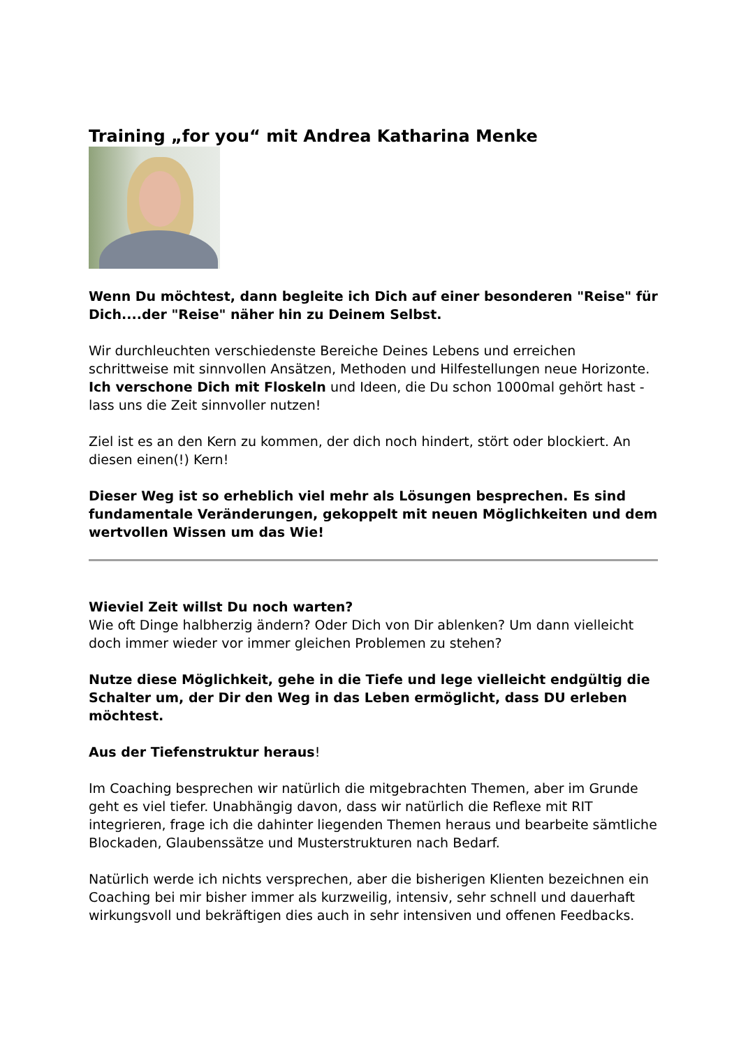Training „for you“ mit Andrea Katharina Menke
Wenn Du möchtest, dann begleite ich Dich auf einer besonderen "Reise" für Dich....der "Reise" näher hin zu Deinem Selbst.
Wir durchleuchten verschiedenste Bereiche Deines Lebens und erreichen schrittweise mit sinnvollen Ansätzen, Methoden und Hilfestellungen neue Horizonte.
Ich verschone Dich mit Floskeln und Ideen, die Du schon 1000mal gehört hast - lass uns die Zeit sinnvoller nutzen!
Ziel ist es an den Kern zu kommen, der dich noch hindert, stört oder blockiert. An diesen einen(!) Kern!
Dieser Weg ist so erheblich viel mehr als Lösungen besprechen. Es sind fundamentale Veränderungen, gekoppelt mit neuen Möglichkeiten und dem wertvollen Wissen um das Wie!
Wieviel Zeit willst Du noch warten?
Wie oft Dinge halbherzig ändern? Oder Dich von Dir ablenken? Um dann vielleicht doch immer wieder vor immer gleichen Problemen zu stehen?
Nutze diese Möglichkeit, gehe in die Tiefe und lege vielleicht endgültig die Schalter um, der Dir den Weg in das Leben ermöglicht, dass DU erleben möchtest.
Aus der Tiefenstruktur heraus!
Im Coaching besprechen wir natürlich die mitgebrachten Themen, aber im Grunde geht es viel tiefer. Unabhängig davon, dass wir natürlich die Reflexe mit RIT integrieren, frage ich die dahinter liegenden Themen heraus und bearbeite sämtliche Blockaden, Glaubenssätze und Musterstrukturen nach Bedarf.
Natürlich werde ich nichts versprechen, aber die bisherigen Klienten bezeichnen ein Coaching bei mir bisher immer als kurzweilig, intensiv, sehr schnell und dauerhaft wirkungsvoll und bekräftigen dies auch in sehr intensiven und offenen Feedbacks.